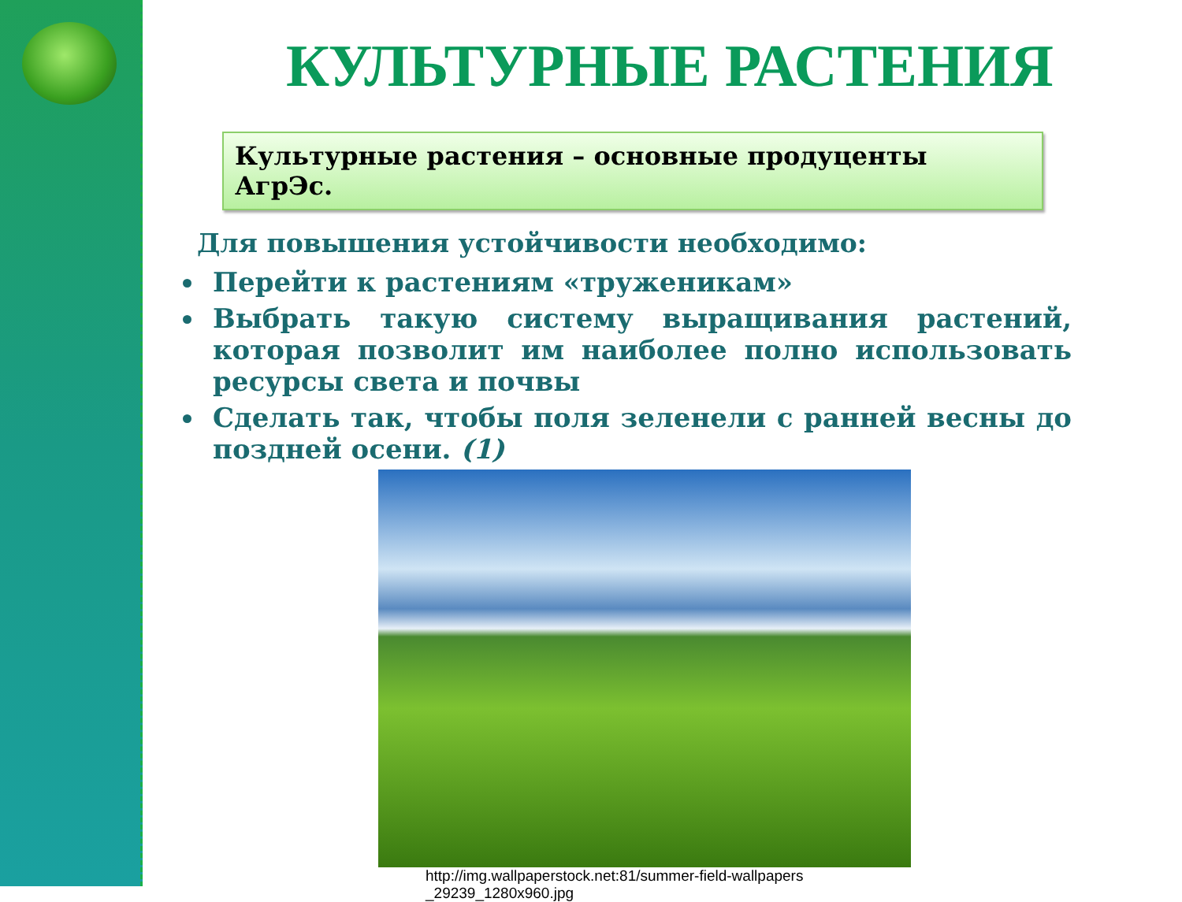КУЛЬТУРНЫЕ РАСТЕНИЯ
Культурные растения – основные продуценты АгрЭс.
Для повышения устойчивости необходимо:
Перейти к растениям «труженикам»
Выбрать такую систему выращивания растений, которая позволит им наиболее полно использовать ресурсы света и почвы
Сделать так, чтобы поля зеленели с ранней весны до поздней осени. (1)
http://img.wallpaperstock.net:81/summer-field-wallpapers
_29239_1280x960.jpg